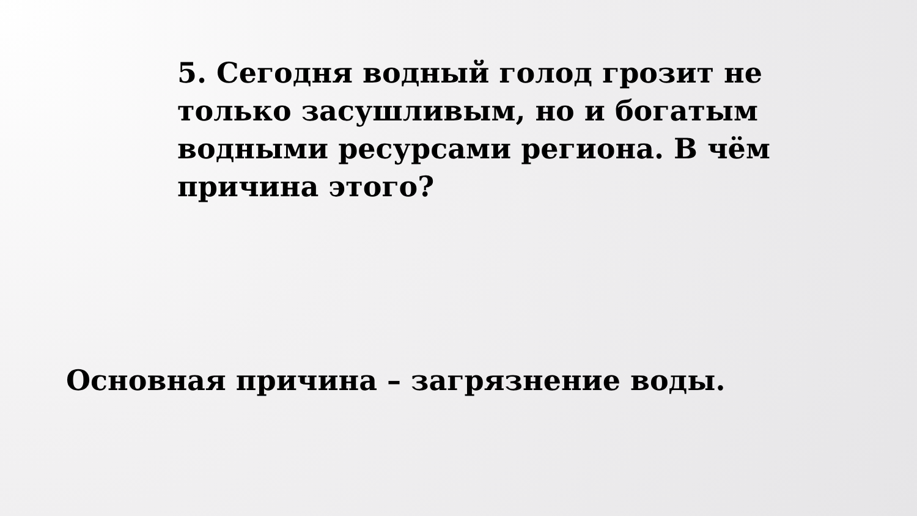5. Сегодня водный голод грозит не только засушливым, но и богатым водными ресурсами региона. В чём причина этого?
Основная причина – загрязнение воды.